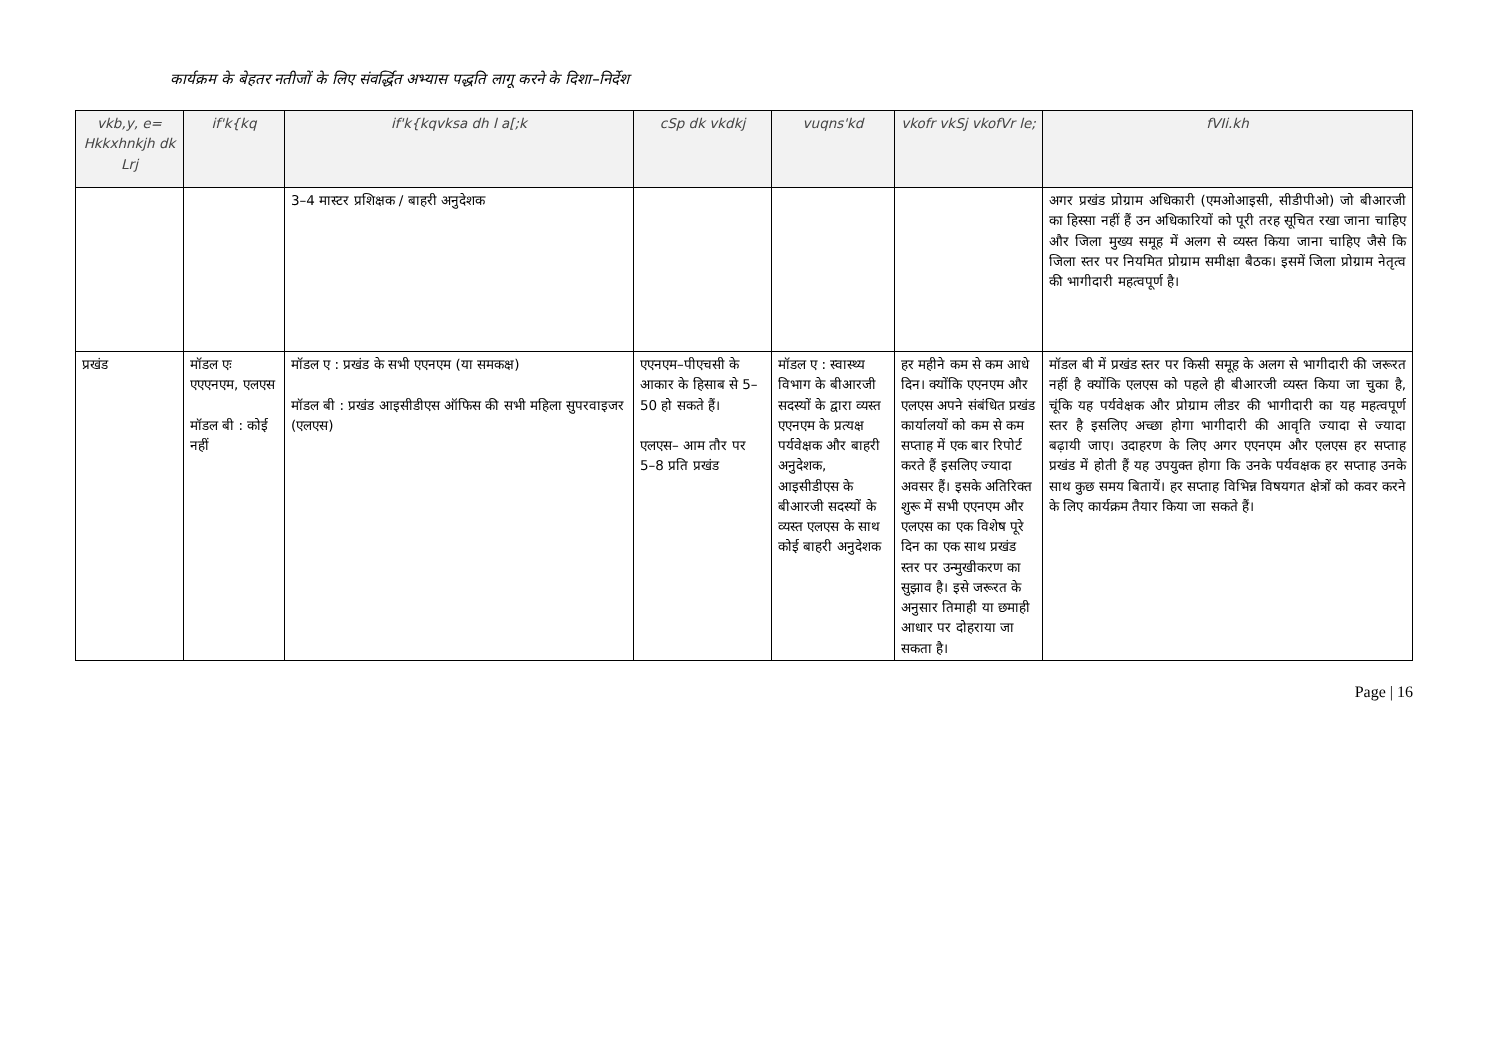कार्यक्रम के बेहतर नतीजों के लिए संवर्द्धित अभ्यास पद्धति लागू करने के दिशा–निर्देश
| vkb,y, e= Hkkxhnkjh dk Lrj | if'k{kq | if'k{kqvksa dh l a[;k | cSp dk vkdkj | vuqns'kd | vkofr vkSj vkofVr le; | fVIi.kh |
| --- | --- | --- | --- | --- | --- | --- |
| | | 3–4 मास्टर प्रशिक्षक / बाहरी अनुदेशक | | | | अगर प्रखंड प्रोग्राम अधिकारी (एमओआइसी, सीडीपीओ) जो बीआरजी का हिस्सा नहीं हैं उन अधिकारियों को पूरी तरह सूचित रखा जाना चाहिए और जिला मुख्य समूह में अलग से व्यस्त किया जाना चाहिए जैसे कि जिला स्तर पर नियमित प्रोग्राम समीक्षा बैठक। इसमें जिला प्रोग्राम नेतृत्व की भागीदारी महत्वपूर्ण है। |
| प्रखंड | मॉडल एः एएएनएम, एलएस मॉडल बी : कोई नहीं | मॉडल ए : प्रखंड के सभी एएनएम (या समकक्ष) मॉडल बी : प्रखंड आइसीडीएस ऑफिस की सभी महिला सुपरवाइजर (एलएस) | एएनएम–पीएचसी के आकार के हिसाब से 5–50 हो सकते हैं। एलएस– आम तौर पर 5–8 प्रति प्रखंड | मॉडल ए : स्वास्थ्य विभाग के बीआरजी सदस्यों के द्वारा व्यस्त एएनएम के प्रत्यक्ष पर्यवेक्षक और बाहरी अनुदेशक, आइसीडीएस के बीआरजी सदस्यों के व्यस्त एलएस के साथ कोई बाहरी अनुदेशक | हर महीने कम से कम आधे दिन। क्योंकि एएनएम और एलएस अपने संबंधित प्रखंड कार्यालयों को कम से कम सप्ताह में एक बार रिपोर्ट करते हैं इसलिए ज्यादा अवसर हैं। इसके अतिरिक्त शुरू में सभी एएनएम और एलएस का एक विशेष पूरे दिन का एक साथ प्रखंड स्तर पर उन्मुखीकरण का सुझाव है। इसे जरूरत के अनुसार तिमाही या छमाही आधार पर दोहराया जा सकता है। | मॉडल बी में प्रखंड स्तर पर किसी समूह के अलग से भागीदारी की जरूरत नहीं है क्योंकि एलएस को पहले ही बीआरजी व्यस्त किया जा चुका है, चूंकि यह पर्यवेक्षक और प्रोग्राम लीडर की भागीदारी का यह महत्वपूर्ण स्तर है इसलिए अच्छा होगा भागीदारी की आवृति ज्यादा से ज्यादा बढ़ायी जाए। उदाहरण के लिए अगर एएनएम और एलएस हर सप्ताह प्रखंड में होती हैं यह उपयुक्त होगा कि उनके पर्यवक्षक हर सप्ताह उनके साथ कुछ समय बितायें। हर सप्ताह विभिन्न विषयगत क्षेत्रों को कवर करने के लिए कार्यक्रम तैयार किया जा सकते हैं। |
Page | 16